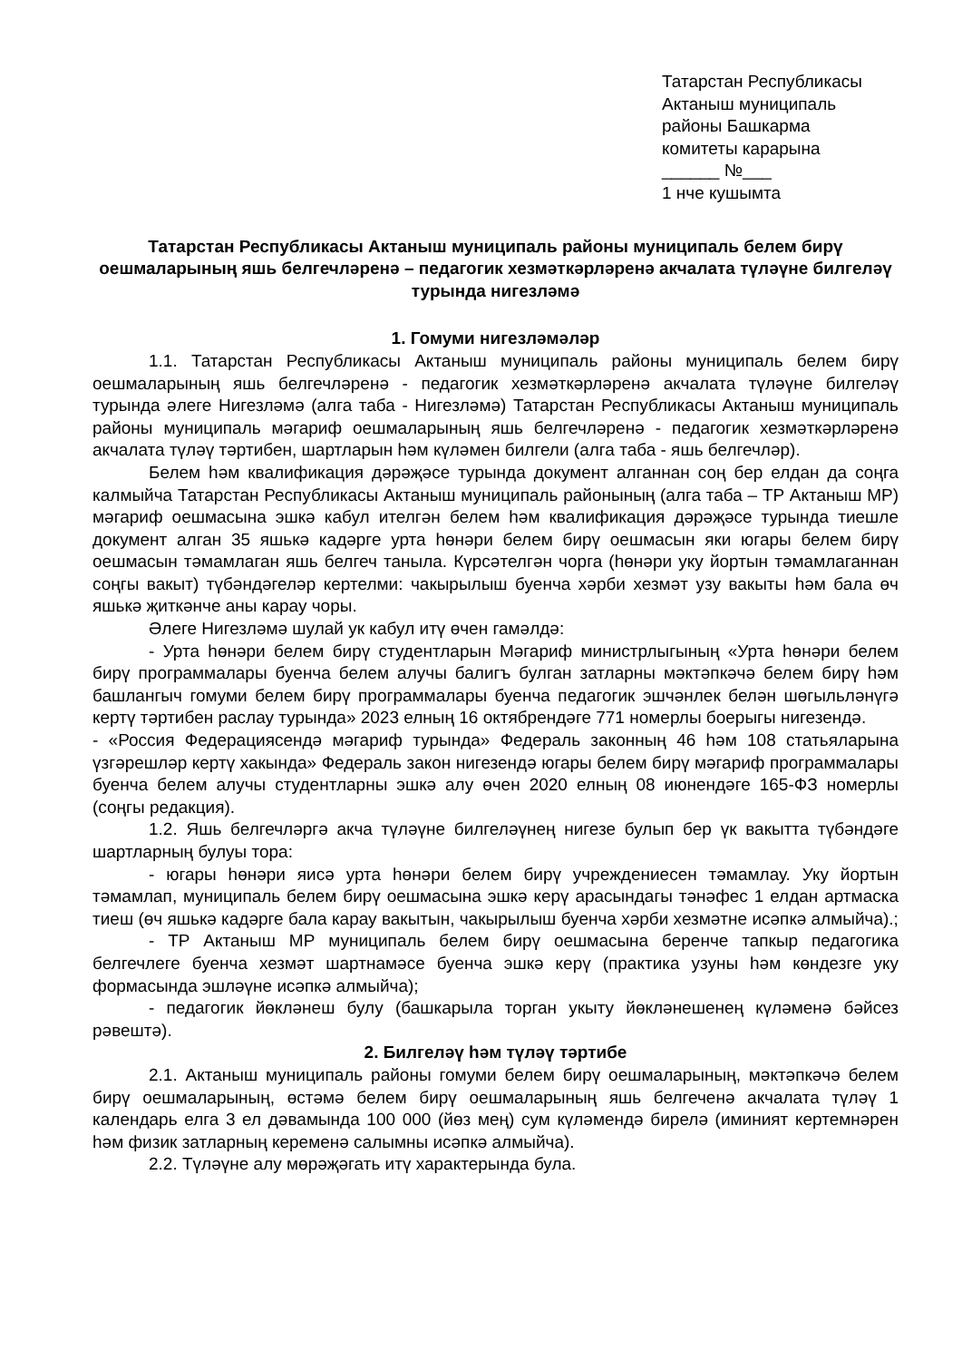Татарстан Республикасы
Актаныш муниципаль
районы Башкарма
комитеты карарына
______ №___
1 нче кушымта
Татарстан Республикасы Актаныш муниципаль районы муниципаль белем бирү оешмаларының яшь белгечләренә – педагогик хезмәткәрләренә акчалата түләүне билгеләү турында нигезләмә
1. Гомуми нигезләмәләр
1.1. Татарстан Республикасы Актаныш муниципаль районы муниципаль белем бирү оешмаларының яшь белгечләренә - педагогик хезмәткәрләренә акчалата түләүне билгеләү турында әлеге Нигезләмә (алга таба - Нигезләмә) Татарстан Республикасы Актаныш муниципаль районы муниципаль мәгариф оешмаларының яшь белгечләренә - педагогик хезмәткәрләренә акчалата түләү тәртибен, шартларын һәм күләмен билгели (алга таба - яшь белгечләр).
Белем һәм квалификация дәрәҗәсе турында документ алганнан соң бер елдан да соңга калмыйча Татарстан Республикасы Актаныш муниципаль районының (алга таба – ТР Актаныш МР) мәгариф оешмасына эшкә кабул ителгән белем һәм квалификация дәрәҗәсе турында тиешле документ алган 35 яшькә кадәрге урта һөнәри белем бирү оешмасын яки югары белем бирү оешмасын тәмамлаган яшь белгеч таныла. Күрсәтелгән чорга (һөнәри уку йортын тәмамлаганнан соңгы вакыт) түбәндәгеләр кертелми: чакырылыш буенча хәрби хезмәт узу вакыты һәм бала өч яшькә җиткәнче аны карау чоры.
Әлеге Нигезләмә шулай ук кабул итү өчен гамәлдә:
- Урта һөнәри белем бирү студентларын Мәгариф министрлыгының «Урта һөнәри белем бирү программалары буенча белем алучы балигъ булган затларны мәктәпкәчә белем бирү һәм башлангыч гомуми белем бирү программалары буенча педагогик эшчәнлек белән шөгыльләнүгә кертү тәртибен раслау турында» 2023 елның 16 октябрендәге 771 номерлы боерыгы нигезендә.
- «Россия Федерациясендә мәгариф турында» Федераль законның 46 һәм 108 статьяларына үзгәрешләр кертү хакында» Федераль закон нигезендә югары белем бирү мәгариф программалары буенча белем алучы студентларны эшкә алу өчен 2020 елның 08 июнендәге 165-ФЗ номерлы (соңгы редакция).
1.2. Яшь белгечләргә акча түләүне билгеләүнең нигезе булып бер үк вакытта түбәндәге шартларның булуы тора:
- югары һөнәри яисә урта һөнәри белем бирү учреждениесен тәмамлау. Уку йортын тәмамлап, муниципаль белем бирү оешмасына эшкә керү арасындагы тәнәфес 1 елдан артмаска тиеш (өч яшькә кадәрге бала карау вакытын, чакырылыш буенча хәрби хезмәтне исәпкә алмыйча).;
- ТР Актаныш МР муниципаль белем бирү оешмасына беренче тапкыр педагогика белгечлеге буенча хезмәт шартнамәсе буенча эшкә керү (практика узуны һәм көндезге уку формасында эшләүне исәпкә алмыйча);
- педагогик йөкләнеш булу (башкарыла торган укыту йөкләнешенең күләменә бәйсез рәвештә).
2. Билгеләү һәм түләү тәртибе
2.1. Актаныш муниципаль районы гомуми белем бирү оешмаларының, мәктәпкәчә белем бирү оешмаларының, өстәмә белем бирү оешмаларының яшь белгеченә акчалата түләү 1 календарь елга 3 ел дәвамында 100 000 (йөз мең) сум күләмендә бирелә (иминият кертемнәрен һәм физик затларның кеременә салымны исәпкә алмыйча).
2.2. Түләүне алу мөрәҗәгать итү характерында була.